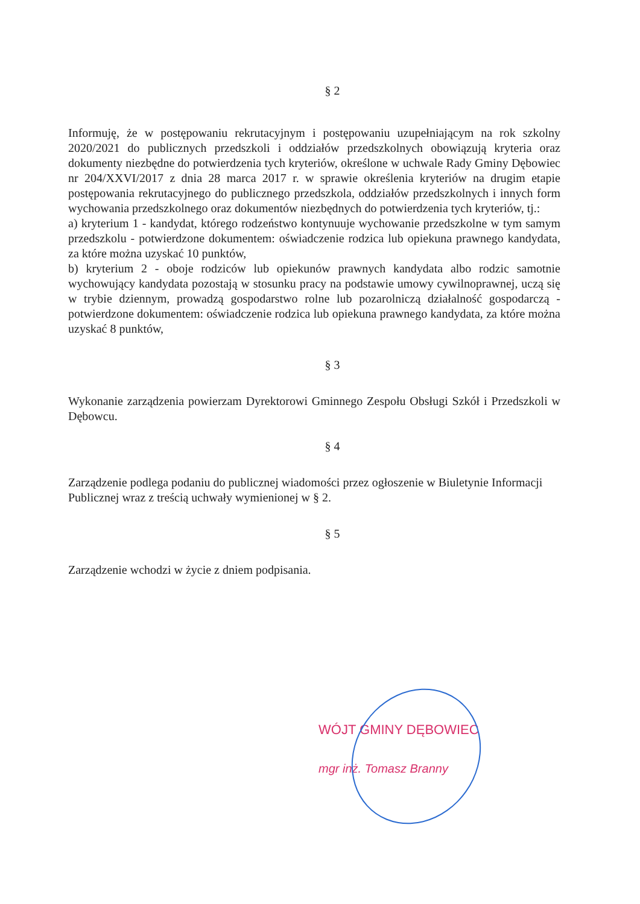§ 2
Informuję, że w postępowaniu rekrutacyjnym i postępowaniu uzupełniającym na rok szkolny 2020/2021 do publicznych przedszkoli i oddziałów przedszkolnych obowiązują kryteria oraz dokumenty niezbędne do potwierdzenia tych kryteriów, określone w uchwale Rady Gminy Dębowiec nr 204/XXVI/2017 z dnia 28 marca 2017 r. w sprawie określenia kryteriów na drugim etapie postępowania rekrutacyjnego do publicznego przedszkola, oddziałów przedszkolnych i innych form wychowania przedszkolnego oraz dokumentów niezbędnych do potwierdzenia tych kryteriów, tj.:
a) kryterium 1 - kandydat, którego rodzeństwo kontynuuje wychowanie przedszkolne w tym samym przedszkolu - potwierdzone dokumentem: oświadczenie rodzica lub opiekuna prawnego kandydata, za które można uzyskać 10 punktów,
b) kryterium 2 - oboje rodziców lub opiekunów prawnych kandydata albo rodzic samotnie wychowujący kandydata pozostają w stosunku pracy na podstawie umowy cywilnoprawnej, uczą się w trybie dziennym, prowadzą gospodarstwo rolne lub pozarolniczą działalność gospodarczą - potwierdzone dokumentem: oświadczenie rodzica lub opiekuna prawnego kandydata, za które można uzyskać 8 punktów,
§ 3
Wykonanie zarządzenia powierzam Dyrektorowi Gminnego Zespołu Obsługi Szkół i Przedszkoli w Dębowcu.
§ 4
Zarządzenie podlega podaniu do publicznej wiadomości przez ogłoszenie w Biuletynie Informacji Publicznej wraz z treścią uchwały wymienionej w § 2.
§ 5
Zarządzenie wchodzi w życie z dniem podpisania.
WÓJT GMINY DĘBOWIEC
mgr inż. Tomasz Branny